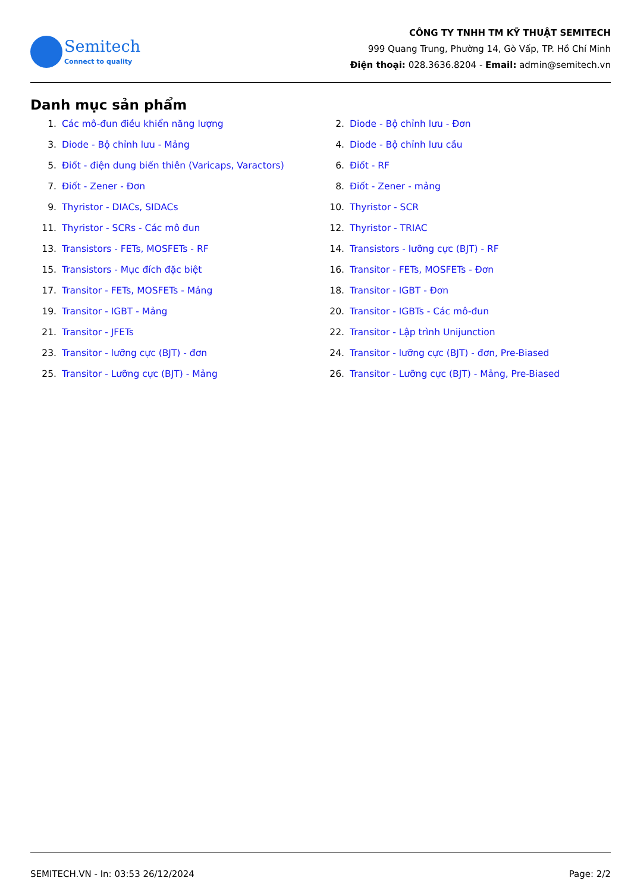Semitech
Connect to quality
CÔNG TY TNHH TM KỸ THUẬT SEMITECH
999 Quang Trung, Phường 14, Gò Vấp, TP. Hồ Chí Minh
Điện thoại: 028.3636.8204 - Email: admin@semitech.vn
Danh mục sản phẩm
1. Các mô-đun điều khiển năng lượng
2. Diode - Bộ chỉnh lưu - Đơn
3. Diode - Bộ chỉnh lưu - Mảng
4. Diode - Bộ chỉnh lưu cầu
5. Điốt - điện dung biến thiên (Varicaps, Varactors)
6. Điốt - RF
7. Điốt - Zener - Đơn
8. Điốt - Zener - mảng
9. Thyristor - DIACs, SIDACs
10. Thyristor - SCR
11. Thyristor - SCRs - Các mô đun
12. Thyristor - TRIAC
13. Transistors - FETs, MOSFETs - RF
14. Transistors - lưỡng cực (BJT) - RF
15. Transistors - Mục đích đặc biệt
16. Transitor - FETs, MOSFETs - Đơn
17. Transitor - FETs, MOSFETs - Mảng
18. Transitor - IGBT - Đơn
19. Transitor - IGBT - Mảng
20. Transitor - IGBTs - Các mô-đun
21. Transitor - JFETs
22. Transitor - Lập trình Unijunction
23. Transitor - lưỡng cực (BJT) - đơn
24. Transitor - lưỡng cực (BJT) - đơn, Pre-Biased
25. Transitor - Lưỡng cực (BJT) - Mảng
26. Transitor - Lưỡng cực (BJT) - Mảng, Pre-Biased
SEMITECH.VN - In: 03:53 26/12/2024 Page: 2/2